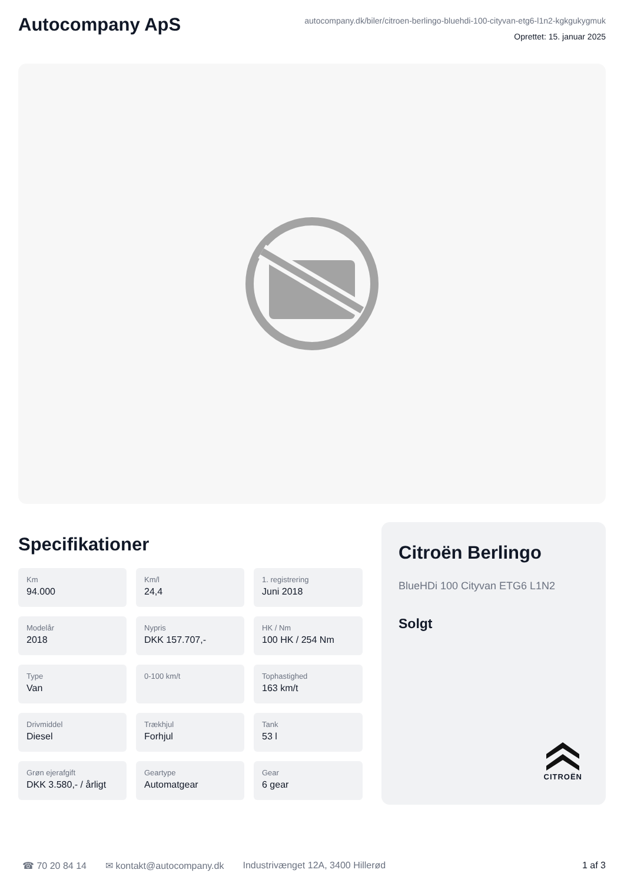Autocompany ApS
autocompany.dk/biler/citroen-berlingo-bluehdi-100-cityvan-etg6-l1n2-kgkgukygmuk
Oprettet: 15. januar 2025
Specifikationer
Km
94.000
Km/l
24,4
1. registrering
Juni 2018
Modelår
2018
Nypris
DKK 157.707,-
HK / Nm
100 HK / 254 Nm
Type
Van
0-100 km/t
Tophastighed
163 km/t
Drivmiddel
Diesel
Trækhjul
Forhjul
Tank
53 l
Grøn ejerafgift
DKK 3.580,- / årligt
Geartype
Automatgear
Gear
6 gear
Citroën Berlingo
BlueHDi 100 Cityvan ETG6 L1N2
Solgt
CITROËN
☎ 70 20 84 14 ✉ kontakt@autocompany.dk Industrivænget 12A, 3400 Hillerød 1 af 3